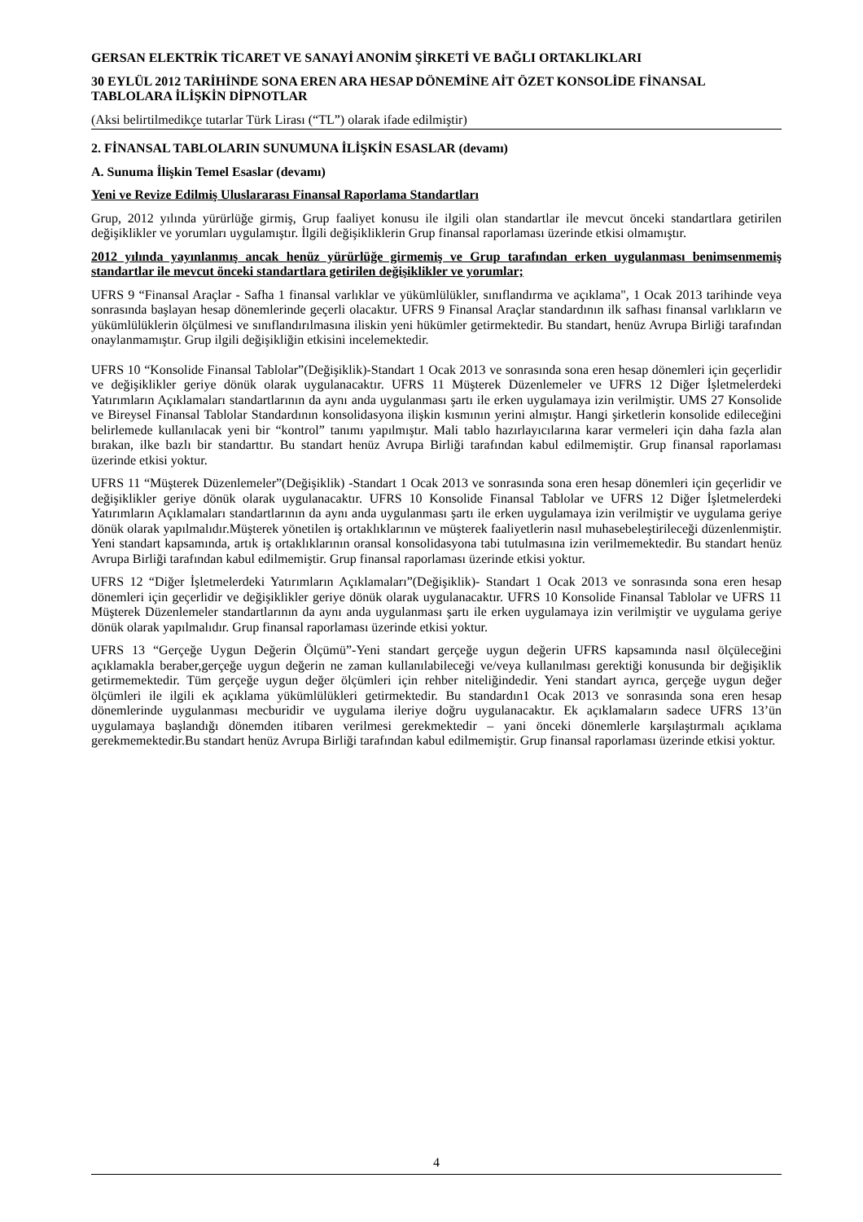GERSAN ELEKTRİK TİCARET VE SANAYİ ANONİM ŞİRKETİ VE BAĞLI ORTAKLIKLARI
30 EYLÜL 2012 TARİHİNDE SONA EREN ARA HESAP DÖNEMİNE AİT ÖZET KONSOLİDE FİNANSAL TABLOLARA İLİŞKİN DİPNOTLAR
(Aksi belirtilmedikçe tutarlar Türk Lirası (“TL”) olarak ifade edilmiştir)
2. FİNANSAL TABLOLARIN SUNUMUNA İLİŞKİN ESASLAR (devamı)
A. Sunuma İlişkin Temel Esaslar (devamı)
Yeni ve Revize Edilmiş Uluslararası Finansal Raporlama Standartları
Grup, 2012 yılında yürürlüğe girmiş, Grup faaliyet konusu ile ilgili olan standartlar ile mevcut önceki standartlara getirilen değişiklikler ve yorumları uygulamıştır. İlgili değişikliklerin Grup finansal raporlaması üzerinde etkisi olmamıştır.
2012 yılında yayınlanmış ancak henüz yürürlüğe girmemiş ve Grup tarafından erken uygulanması benimsenmemiş standartlar ile mevcut önceki standartlara getirilen değişiklikler ve yorumlar;
UFRS 9 “Finansal Araçlar - Safha 1 finansal varlıklar ve yükümlülükler, sınıflandırma ve açıklama", 1 Ocak 2013 tarihinde veya sonrasında başlayan hesap dönemlerinde geçerli olacaktır. UFRS 9 Finansal Araçlar standardının ilk safhası finansal varlıkların ve yükümlülüklerin ölçülmesi ve sınıflandırılmasına iliskin yeni hükümler getirmektedir. Bu standart, henüz Avrupa Birliği tarafından onaylanmamıştır. Grup ilgili değişikliğin etkisini incelemektedir.
UFRS 10 “Konsolide Finansal Tablolar”(Değişiklik)-Standart 1 Ocak 2013 ve sonrasında sona eren hesap dönemleri için geçerlidir ve değişiklikler geriye dönük olarak uygulanacaktır. UFRS 11 Müşterek Düzenlemeler ve UFRS 12 Diğer İşletmelerdeki Yatırımların Açıklamaları standartlarının da aynı anda uygulanması şartı ile erken uygulamaya izin verilmiştir. UMS 27 Konsolide ve Bireysel Finansal Tablolar Standardının konsolidasyona ilişkin kısmının yerini almıştır. Hangi şirketlerin konsolide edileceğini belirlemede kullanılacak yeni bir “kontrol” tanımı yapılmıştır. Mali tablo hazırlayıcılarına karar vermeleri için daha fazla alan bırakan, ilke bazlı bir standarttır. Bu standart henüz Avrupa Birliği tarafından kabul edilmemiştir. Grup finansal raporlaması üzerinde etkisi yoktur.
UFRS 11 “Müşterek Düzenlemeler”(Değişiklik) -Standart 1 Ocak 2013 ve sonrasında sona eren hesap dönemleri için geçerlidir ve değişiklikler geriye dönük olarak uygulanacaktır. UFRS 10 Konsolide Finansal Tablolar ve UFRS 12 Diğer İşletmelerdeki Yatırımların Açıklamaları standartlarının da aynı anda uygulanması şartı ile erken uygulamaya izin verilmiştir ve uygulama geriye dönük olarak yapılmalıdır.Müşterek yönetilen iş ortaklıklarının ve müşterek faaliyetlerin nasıl muhasebeleştirileceği düzenlenmiştir. Yeni standart kapsamında, artık iş ortaklıklarının oransal konsolidasyona tabi tutulmasına izin verilmemektedir. Bu standart henüz Avrupa Birliği tarafından kabul edilmemiştir. Grup finansal raporlaması üzerinde etkisi yoktur.
UFRS 12 “Diğer İşletmelerdeki Yatırımların Açıklamaları”(Değişiklik)- Standart 1 Ocak 2013 ve sonrasında sona eren hesap dönemleri için geçerlidir ve değişiklikler geriye dönük olarak uygulanacaktır. UFRS 10 Konsolide Finansal Tablolar ve UFRS 11 Müşterek Düzenlemeler standartlarının da aynı anda uygulanması şartı ile erken uygulamaya izin verilmiştir ve uygulama geriye dönük olarak yapılmalıdır. Grup finansal raporlaması üzerinde etkisi yoktur.
UFRS 13 “Gerçeğe Uygun Değerin Ölçümü”-Yeni standart gerçeğe uygun değerin UFRS kapsamında nasıl ölçüleceğini açıklamakla beraber,gerçeğe uygun değerin ne zaman kullanılabileceği ve/veya kullanılması gerektiği konusunda bir değişiklik getirmemektedir. Tüm gerçeğe uygun değer ölçümleri için rehber niteliğindedir. Yeni standart ayrıca, gerçeğe uygun değer ölçümleri ile ilgili ek açıklama yükümlülükleri getirmektedir. Bu standardın1 Ocak 2013 ve sonrasında sona eren hesap dönemlerinde uygulanması mecburidir ve uygulama ileriye doğru uygulanacaktır. Ek açıklamaların sadece UFRS 13’ün uygulamaya başlandığı dönemden itibaren verilmesi gerekmektedir – yani önceki dönemlerle karşılaştırmalı açıklama gerekmemektedir.Bu standart henüz Avrupa Birliği tarafından kabul edilmemiştir. Grup finansal raporlaması üzerinde etkisi yoktur.
4